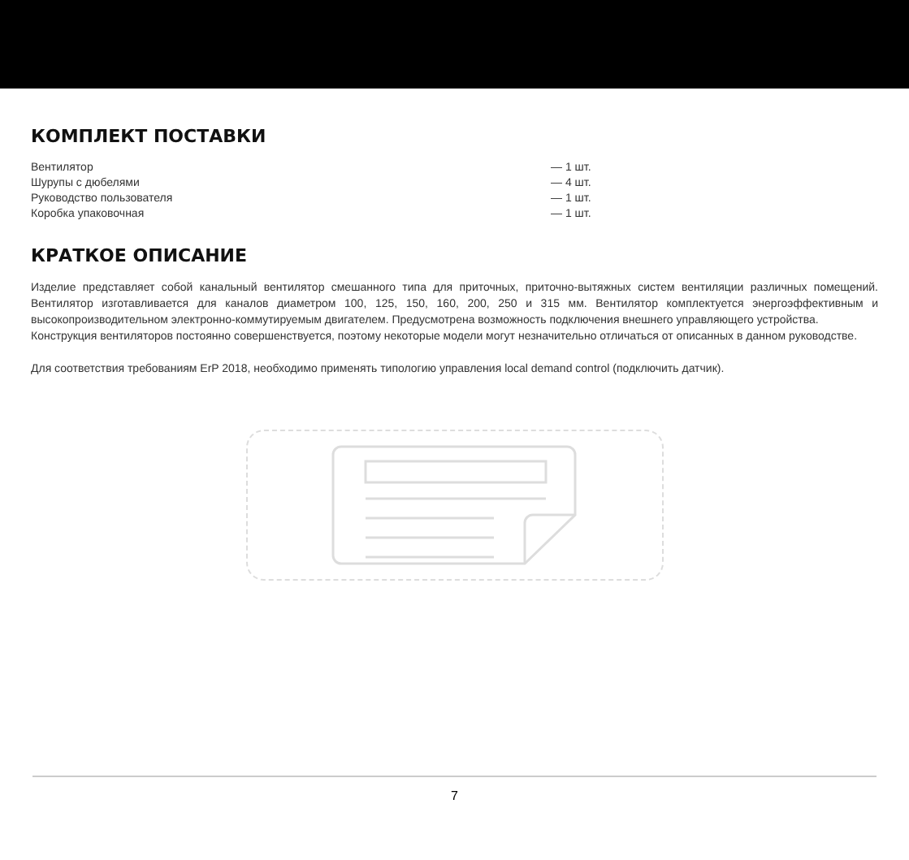КОМПЛЕКТ ПОСТАВКИ
| Вентилятор | — 1 шт. |
| Шурупы с дюбелями | — 4 шт. |
| Руководство пользователя | — 1 шт. |
| Коробка упаковочная | — 1 шт. |
КРАТКОЕ ОПИСАНИЕ
Изделие представляет собой канальный вентилятор смешанного типа для приточных, приточно-вытяжных систем вентиляции различных помещений. Вентилятор изготавливается для каналов диаметром 100, 125, 150, 160, 200, 250 и 315 мм. Вентилятор комплектуется энергоэффективным и высокопроизводительном электронно-коммутируемым двигателем. Предусмотрена возможность подключения внешнего управляющего устройства.
Конструкция вентиляторов постоянно совершенствуется, поэтому некоторые модели могут незначительно отличаться от описанных в данном руководстве.
Для соответствия требованиям ErP 2018, необходимо применять типологию управления local demand control (подключить датчик).
7